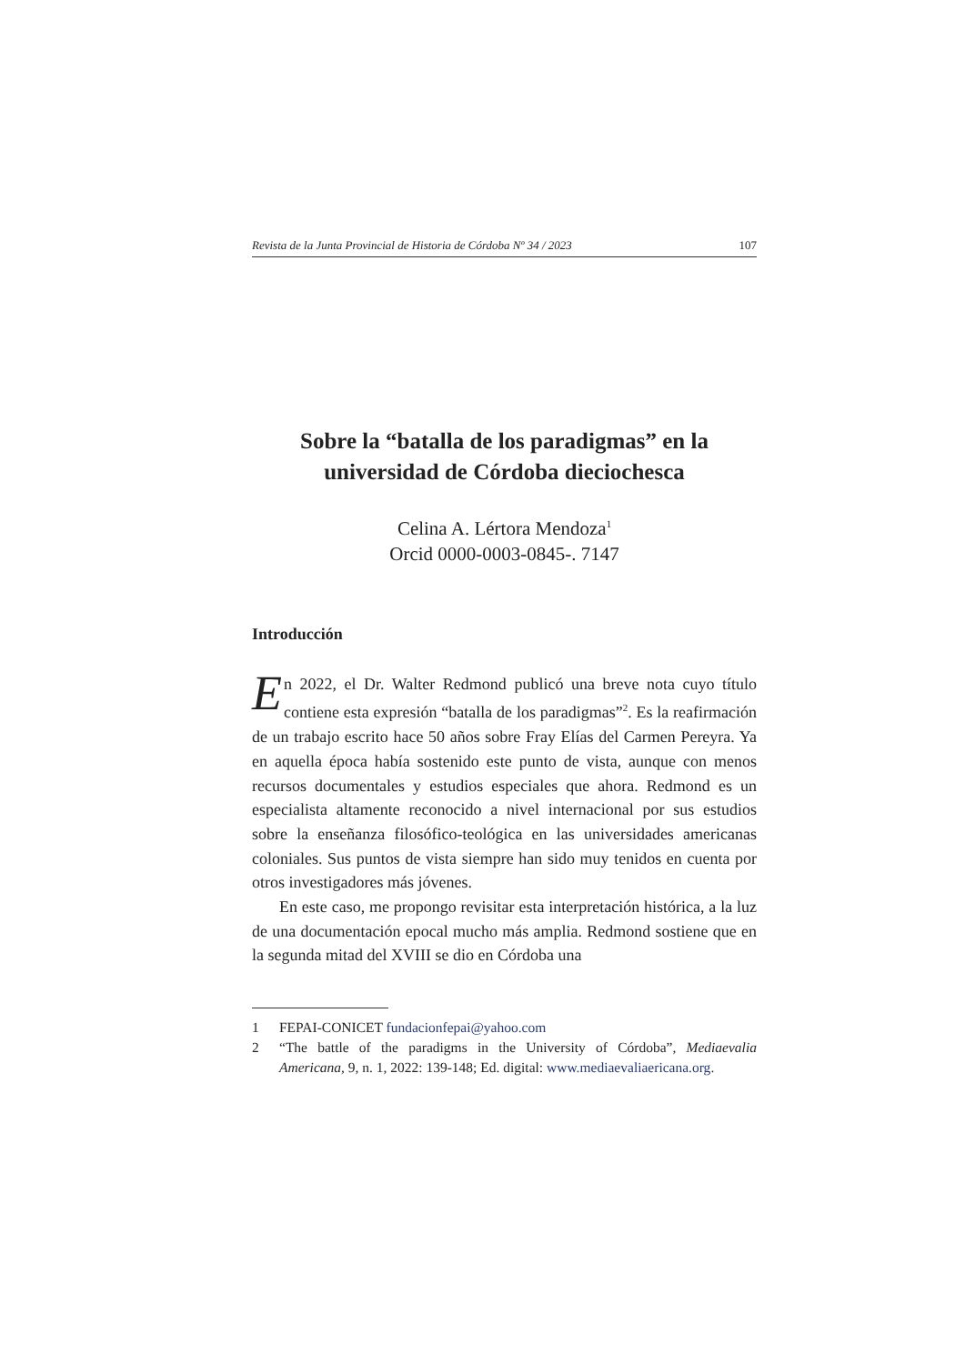Revista de la Junta Provincial de Historia de Córdoba Nº 34 / 2023 107
Sobre la “batalla de los paradigmas” en la universidad de Córdoba dieciochesca
Celina A. Lértora Mendoza<sup>1</sup>
Orcid 0000-0003-0845-. 7147
Introducción
En 2022, el Dr. Walter Redmond publicó una breve nota cuyo título contiene esta expresión “batalla de los paradigmas”<sup>2</sup>. Es la reafirmación de un trabajo escrito hace 50 años sobre Fray Elías del Carmen Pereyra. Ya en aquella época había sostenido este punto de vista, aunque con menos recursos documentales y estudios especiales que ahora. Redmond es un especialista altamente reconocido a nivel internacional por sus estudios sobre la enseñanza filosófico-teológica en las universidades americanas coloniales. Sus puntos de vista siempre han sido muy tenidos en cuenta por otros investigadores más jóvenes.
En este caso, me propongo revisitar esta interpretación histórica, a la luz de una documentación epocal mucho más amplia. Redmond sostiene que en la segunda mitad del XVIII se dio en Córdoba una
1 FEPAI-CONICET fundacionfepai@yahoo.com
2 “The battle of the paradigms in the University of Córdoba”, Mediaevalia Americana, 9, n. 1, 2022: 139-148; Ed. digital: www.mediaevaliaericana.org.